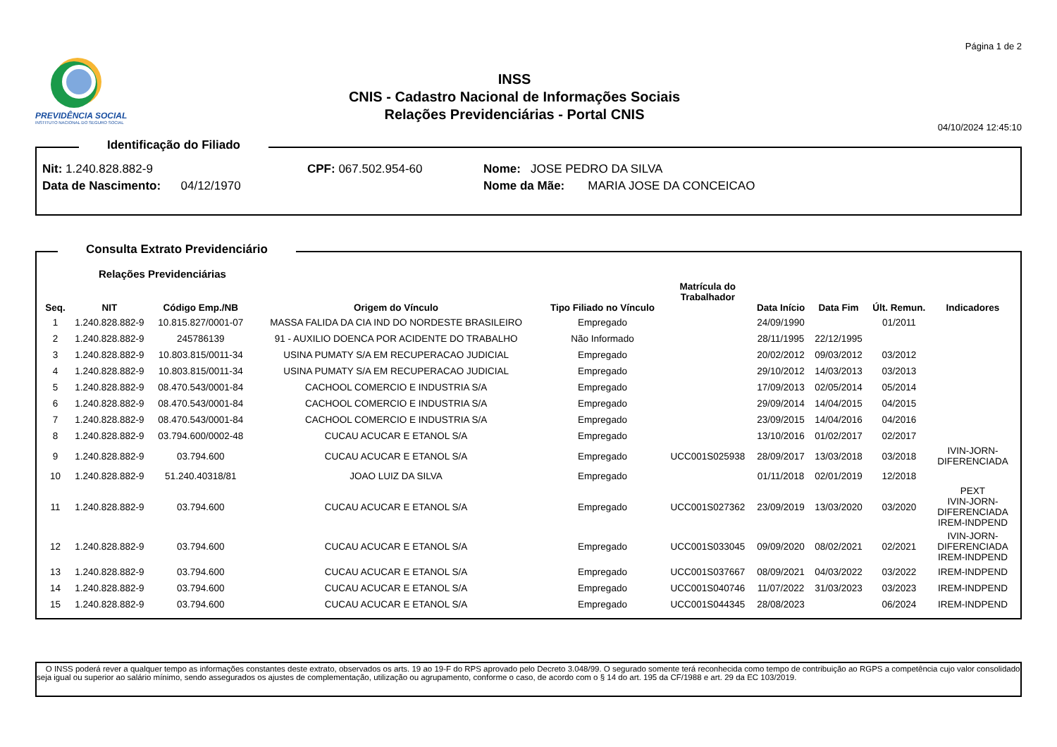PREVIDÊNCIA SOCIAL
INSTITUTO NACIONAL DO SEGURO SOCIAL
INSS
CNIS - Cadastro Nacional de Informações Sociais
Relações Previdenciárias - Portal CNIS
Página 1 de 2
04/10/2024 12:45:10
Identificação do Filiado
Nit: 1.240.828.882-9
CPF: 067.502.954-60
Nome: JOSE PEDRO DA SILVA
Data de Nascimento: 04/12/1970
Nome da Mãe: MARIA JOSE DA CONCEICAO
Consulta Extrato Previdenciário
Relações Previdenciárias
| Seq. | NIT | Código Emp./NB | Origem do Vínculo | Tipo Filiado no Vínculo | Matrícula do Trabalhador | Data Início | Data Fim | Últ. Remun. | Indicadores |
| --- | --- | --- | --- | --- | --- | --- | --- | --- | --- |
| 1 | 1.240.828.882-9 | 10.815.827/0001-07 | MASSA FALIDA DA CIA IND DO NORDESTE BRASILEIRO | Empregado | | 24/09/1990 | | 01/2011 | |
| 2 | 1.240.828.882-9 | 245786139 | 91 - AUXILIO DOENCA POR ACIDENTE DO TRABALHO | Não Informado | | 28/11/1995 | 22/12/1995 | | |
| 3 | 1.240.828.882-9 | 10.803.815/0011-34 | USINA PUMATY S/A EM RECUPERACAO JUDICIAL | Empregado | | 20/02/2012 | 09/03/2012 | 03/2012 | |
| 4 | 1.240.828.882-9 | 10.803.815/0011-34 | USINA PUMATY S/A EM RECUPERACAO JUDICIAL | Empregado | | 29/10/2012 | 14/03/2013 | 03/2013 | |
| 5 | 1.240.828.882-9 | 08.470.543/0001-84 | CACHOOL COMERCIO E INDUSTRIA S/A | Empregado | | 17/09/2013 | 02/05/2014 | 05/2014 | |
| 6 | 1.240.828.882-9 | 08.470.543/0001-84 | CACHOOL COMERCIO E INDUSTRIA S/A | Empregado | | 29/09/2014 | 14/04/2015 | 04/2015 | |
| 7 | 1.240.828.882-9 | 08.470.543/0001-84 | CACHOOL COMERCIO E INDUSTRIA S/A | Empregado | | 23/09/2015 | 14/04/2016 | 04/2016 | |
| 8 | 1.240.828.882-9 | 03.794.600/0002-48 | CUCAU ACUCAR E ETANOL S/A | Empregado | | 13/10/2016 | 01/02/2017 | 02/2017 | |
| 9 | 1.240.828.882-9 | 03.794.600 | CUCAU ACUCAR E ETANOL S/A | Empregado | UCC001S025938 | 28/09/2017 | 13/03/2018 | 03/2018 | IVIN-JORN- DIFERENCIADA |
| 10 | 1.240.828.882-9 | 51.240.40318/81 | JOAO LUIZ DA SILVA | Empregado | | 01/11/2018 | 02/01/2019 | 12/2018 | |
| 11 | 1.240.828.882-9 | 03.794.600 | CUCAU ACUCAR E ETANOL S/A | Empregado | UCC001S027362 | 23/09/2019 | 13/03/2020 | 03/2020 | PEXT IVIN-JORN- DIFERENCIADA IREM-INDPEND |
| 12 | 1.240.828.882-9 | 03.794.600 | CUCAU ACUCAR E ETANOL S/A | Empregado | UCC001S033045 | 09/09/2020 | 08/02/2021 | 02/2021 | IVIN-JORN- DIFERENCIADA IREM-INDPEND |
| 13 | 1.240.828.882-9 | 03.794.600 | CUCAU ACUCAR E ETANOL S/A | Empregado | UCC001S037667 | 08/09/2021 | 04/03/2022 | 03/2022 | IREM-INDPEND |
| 14 | 1.240.828.882-9 | 03.794.600 | CUCAU ACUCAR E ETANOL S/A | Empregado | UCC001S040746 | 11/07/2022 | 31/03/2023 | 03/2023 | IREM-INDPEND |
| 15 | 1.240.828.882-9 | 03.794.600 | CUCAU ACUCAR E ETANOL S/A | Empregado | UCC001S044345 | 28/08/2023 | | 06/2024 | IREM-INDPEND |
O INSS poderá rever a qualquer tempo as informações constantes deste extrato, observados os arts. 19 ao 19-F do RPS aprovado pelo Decreto 3.048/99. O segurado somente terá reconhecida como tempo de contribuição ao RGPS a competência cujo valor consolidado seja igual ou superior ao salário mínimo, sendo assegurados os ajustes de complementação, utilização ou agrupamento, conforme o caso, de acordo com o § 14 do art. 195 da CF/1988 e art. 29 da EC 103/2019.